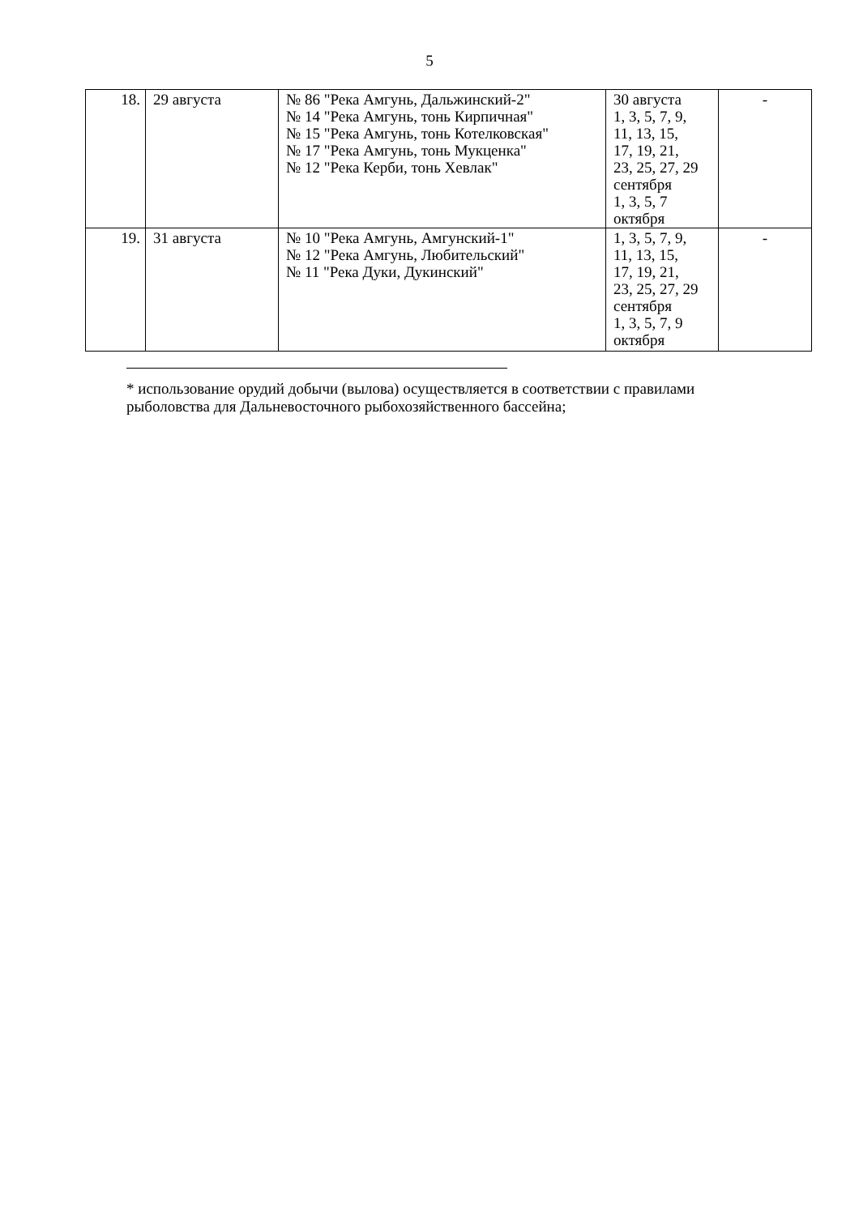5
| 18. | 29 августа | № 86 "Река Амгунь, Дальжинский-2" № 14 "Река Амгунь, тонь Кирпичная" № 15 "Река Амгунь, тонь Котелковская" № 17 "Река Амгунь, тонь Мукценка" № 12 "Река Керби, тонь Хевлак" | 30 августа 1, 3, 5, 7, 9, 11, 13, 15, 17, 19, 21, 23, 25, 27, 29 сентября 1, 3, 5, 7 октября | - |
| 19. | 31 августа | № 10 "Река Амгунь, Амгунский-1" № 12 "Река Амгунь, Любительский" № 11 "Река Дуки, Дукинский" | 1, 3, 5, 7, 9, 11, 13, 15, 17, 19, 21, 23, 25, 27, 29 сентября 1, 3, 5, 7, 9 октября | - |
* использование орудий добычи (вылова) осуществляется в соответствии с правилами рыболовства для Дальневосточного рыбохозяйственного бассейна;